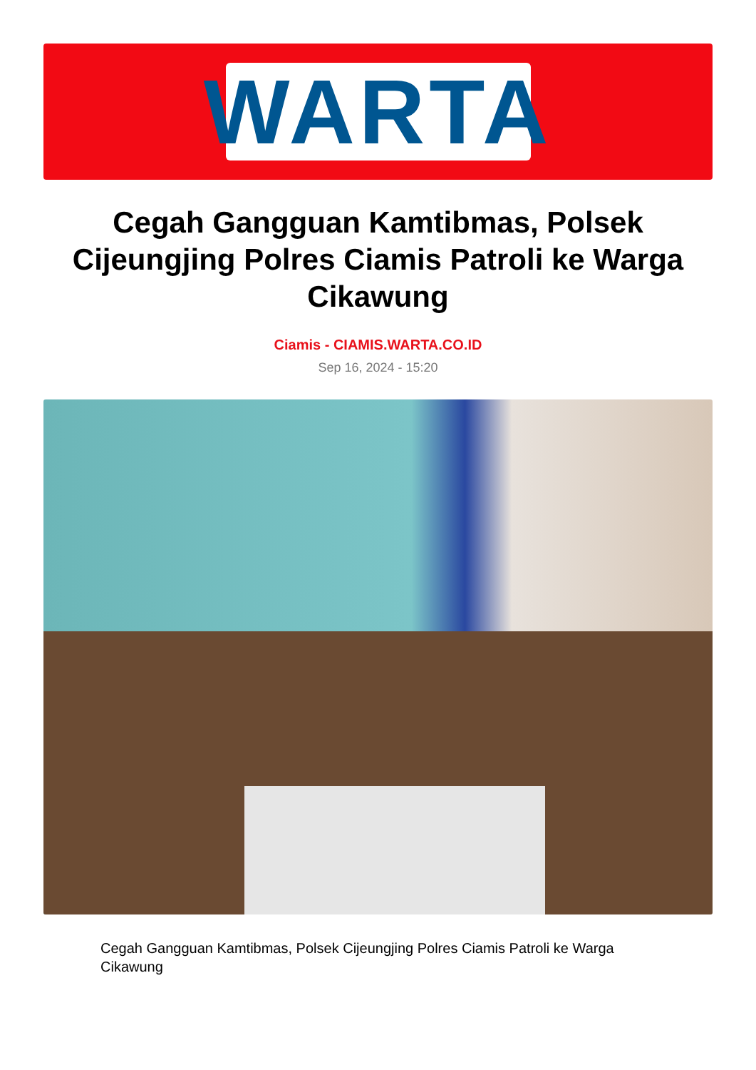WARTA
Cegah Gangguan Kamtibmas, Polsek Cijeungjing Polres Ciamis Patroli ke Warga Cikawung
Ciamis - CIAMIS.WARTA.CO.ID
Sep 16, 2024 - 15:20
Cegah Gangguan Kamtibmas, Polsek Cijeungjing Polres Ciamis Patroli ke Warga Cikawung